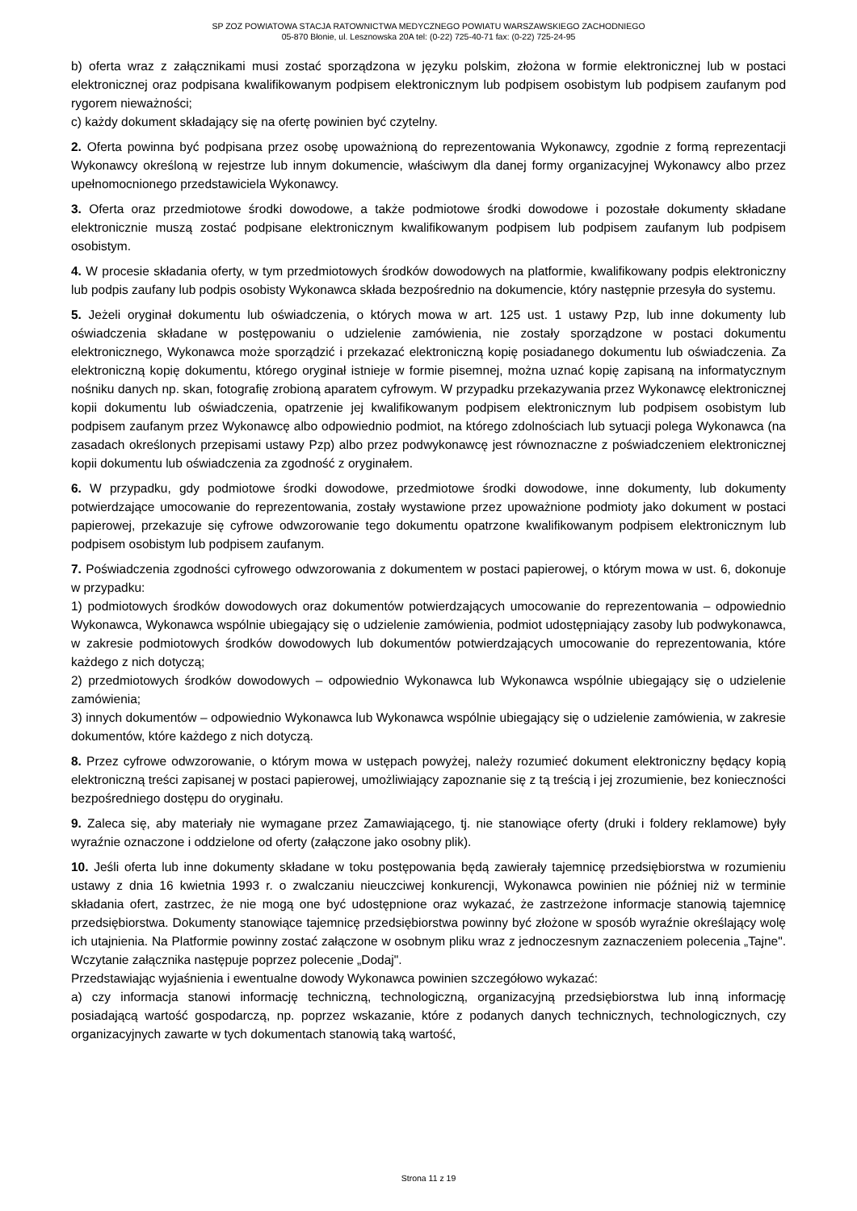SP ZOZ POWIATOWA STACJA RATOWNICTWA MEDYCZNEGO POWIATU WARSZAWSKIEGO ZACHODNIEGO
05-870 Błonie, ul. Lesznowska 20A tel: (0-22) 725-40-71 fax: (0-22) 725-24-95
b) oferta wraz z załącznikami musi zostać sporządzona w języku polskim, złożona w formie elektronicznej lub w postaci elektronicznej oraz podpisana kwalifikowanym podpisem elektronicznym lub podpisem osobistym lub podpisem zaufanym pod rygorem nieważności;
c) każdy dokument składający się na ofertę powinien być czytelny.
2. Oferta powinna być podpisana przez osobę upoważnioną do reprezentowania Wykonawcy, zgodnie z formą reprezentacji Wykonawcy określoną w rejestrze lub innym dokumencie, właściwym dla danej formy organizacyjnej Wykonawcy albo przez upełnomocnionego przedstawiciela Wykonawcy.
3. Oferta oraz przedmiotowe środki dowodowe, a także podmiotowe środki dowodowe i pozostałe dokumenty składane elektronicznie muszą zostać podpisane elektronicznym kwalifikowanym podpisem lub podpisem zaufanym lub podpisem osobistym.
4. W procesie składania oferty, w tym przedmiotowych środków dowodowych na platformie, kwalifikowany podpis elektroniczny lub podpis zaufany lub podpis osobisty Wykonawca składa bezpośrednio na dokumencie, który następnie przesyła do systemu.
5. Jeżeli oryginał dokumentu lub oświadczenia, o których mowa w art. 125 ust. 1 ustawy Pzp, lub inne dokumenty lub oświadczenia składane w postępowaniu o udzielenie zamówienia, nie zostały sporządzone w postaci dokumentu elektronicznego, Wykonawca może sporządzić i przekazać elektroniczną kopię posiadanego dokumentu lub oświadczenia. Za elektroniczną kopię dokumentu, którego oryginał istnieje w formie pisemnej, można uznać kopię zapisaną na informatycznym nośniku danych np. skan, fotografię zrobioną aparatem cyfrowym. W przypadku przekazywania przez Wykonawcę elektronicznej kopii dokumentu lub oświadczenia, opatrzenie jej kwalifikowanym podpisem elektronicznym lub podpisem osobistym lub podpisem zaufanym przez Wykonawcę albo odpowiednio podmiot, na którego zdolnościach lub sytuacji polega Wykonawca (na zasadach określonych przepisami ustawy Pzp) albo przez podwykonawcę jest równoznaczne z poświadczeniem elektronicznej kopii dokumentu lub oświadczenia za zgodność z oryginałem.
6. W przypadku, gdy podmiotowe środki dowodowe, przedmiotowe środki dowodowe, inne dokumenty, lub dokumenty potwierdzające umocowanie do reprezentowania, zostały wystawione przez upoważnione podmioty jako dokument w postaci papierowej, przekazuje się cyfrowe odwzorowanie tego dokumentu opatrzone kwalifikowanym podpisem elektronicznym lub podpisem osobistym lub podpisem zaufanym.
7. Poświadczenia zgodności cyfrowego odwzorowania z dokumentem w postaci papierowej, o którym mowa w ust. 6, dokonuje w przypadku:
1) podmiotowych środków dowodowych oraz dokumentów potwierdzających umocowanie do reprezentowania – odpowiednio Wykonawca, Wykonawca wspólnie ubiegający się o udzielenie zamówienia, podmiot udostępniający zasoby lub podwykonawca, w zakresie podmiotowych środków dowodowych lub dokumentów potwierdzających umocowanie do reprezentowania, które każdego z nich dotyczą;
2) przedmiotowych środków dowodowych – odpowiednio Wykonawca lub Wykonawca wspólnie ubiegający się o udzielenie zamówienia;
3) innych dokumentów – odpowiednio Wykonawca lub Wykonawca wspólnie ubiegający się o udzielenie zamówienia, w zakresie dokumentów, które każdego z nich dotyczą.
8. Przez cyfrowe odwzorowanie, o którym mowa w ustępach powyżej, należy rozumieć dokument elektroniczny będący kopią elektroniczną treści zapisanej w postaci papierowej, umożliwiający zapoznanie się z tą treścią i jej zrozumienie, bez konieczności bezpośredniego dostępu do oryginału.
9. Zaleca się, aby materiały nie wymagane przez Zamawiającego, tj. nie stanowiące oferty (druki i foldery reklamowe) były wyraźnie oznaczone i oddzielone od oferty (załączone jako osobny plik).
10. Jeśli oferta lub inne dokumenty składane w toku postępowania będą zawierały tajemnicę przedsiębiorstwa w rozumieniu ustawy z dnia 16 kwietnia 1993 r. o zwalczaniu nieuczciwej konkurencji, Wykonawca powinien nie później niż w terminie składania ofert, zastrzec, że nie mogą one być udostępnione oraz wykazać, że zastrzeżone informacje stanowią tajemnicę przedsiębiorstwa. Dokumenty stanowiące tajemnicę przedsiębiorstwa powinny być złożone w sposób wyraźnie określający wolę ich utajnienia. Na Platformie powinny zostać załączone w osobnym pliku wraz z jednoczesnym zaznaczeniem polecenia „Tajne". Wczytanie załącznika następuje poprzez polecenie „Dodaj".
Przedstawiając wyjaśnienia i ewentualne dowody Wykonawca powinien szczegółowo wykazać:
a) czy informacja stanowi informację techniczną, technologiczną, organizacyjną przedsiębiorstwa lub inną informację posiadającą wartość gospodarczą, np. poprzez wskazanie, które z podanych danych technicznych, technologicznych, czy organizacyjnych zawarte w tych dokumentach stanowią taką wartość,
Strona 11 z 19